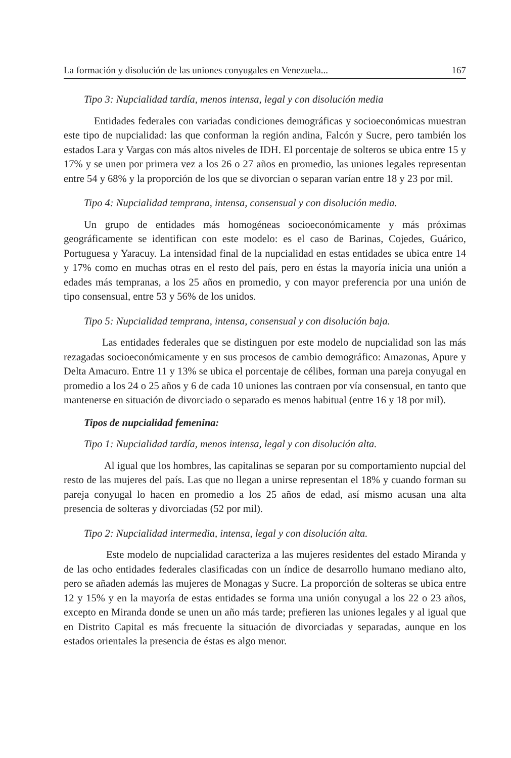La formación y disolución de las uniones conyugales en Venezuela... 167
Tipo 3: Nupcialidad tardía, menos intensa, legal y con disolución media
Entidades federales con variadas condiciones demográficas y socioeconómicas muestran este tipo de nupcialidad: las que conforman la región andina, Falcón y Sucre, pero también los estados Lara y Vargas con más altos niveles de IDH. El porcentaje de solteros se ubica entre 15 y 17% y se unen por primera vez a los 26 o 27 años en promedio, las uniones legales representan entre 54 y 68% y la proporción de los que se divorcian o separan varían entre 18 y 23 por mil.
Tipo 4: Nupcialidad temprana, intensa, consensual y con disolución media.
Un grupo de entidades más homogéneas socioeconómicamente y más próximas geográficamente se identifican con este modelo: es el caso de Barinas, Cojedes, Guárico, Portuguesa y Yaracuy. La intensidad final de la nupcialidad en estas entidades se ubica entre 14 y 17% como en muchas otras en el resto del país, pero en éstas la mayoría inicia una unión a edades más tempranas, a los 25 años en promedio, y con mayor preferencia por una unión de tipo consensual, entre 53 y 56% de los unidos.
Tipo 5: Nupcialidad temprana, intensa, consensual y con disolución baja.
Las entidades federales que se distinguen por este modelo de nupcialidad son las más rezagadas socioeconómicamente y en sus procesos de cambio demográfico: Amazonas, Apure y Delta Amacuro. Entre 11 y 13% se ubica el porcentaje de célibes, forman una pareja conyugal en promedio a los 24 o 25 años y 6 de cada 10 uniones las contraen por vía consensual, en tanto que mantenerse en situación de divorciado o separado es menos habitual (entre 16 y 18 por mil).
Tipos de nupcialidad femenina:
Tipo 1: Nupcialidad tardía, menos intensa, legal y con disolución alta.
Al igual que los hombres, las capitalinas se separan por su comportamiento nupcial del resto de las mujeres del país. Las que no llegan a unirse representan el 18% y cuando forman su pareja conyugal lo hacen en promedio a los 25 años de edad, así mismo acusan una alta presencia de solteras y divorciadas (52 por mil).
Tipo 2: Nupcialidad intermedia, intensa, legal y con disolución alta.
Este modelo de nupcialidad caracteriza a las mujeres residentes del estado Miranda y de las ocho entidades federales clasificadas con un índice de desarrollo humano mediano alto, pero se añaden además las mujeres de Monagas y Sucre. La proporción de solteras se ubica entre 12 y 15% y en la mayoría de estas entidades se forma una unión conyugal a los 22 o 23 años, excepto en Miranda donde se unen un año más tarde; prefieren las uniones legales y al igual que en Distrito Capital es más frecuente la situación de divorciadas y separadas, aunque en los estados orientales la presencia de éstas es algo menor.